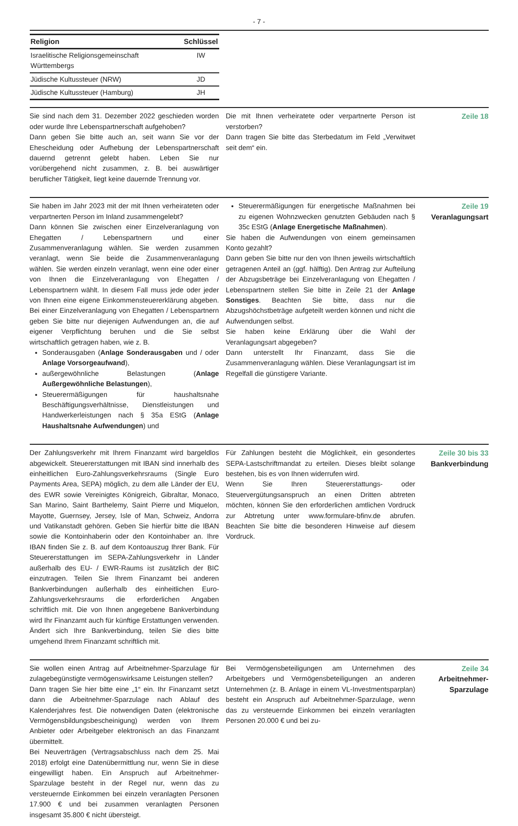- 7 -
| Religion | Schlüssel |
| --- | --- |
| Israelitische Religionsgemeinschaft Württembergs | IW |
| Jüdische Kultussteuer (NRW) | JD |
| Jüdische Kultussteuer (Hamburg) | JH |
Sie sind nach dem 31. Dezember 2022 geschieden worden oder wurde Ihre Lebenspartnerschaft aufgehoben?
Dann geben Sie bitte auch an, seit wann Sie vor der Ehescheidung oder Aufhebung der Lebenspartnerschaft dauernd getrennt gelebt haben. Leben Sie nur vorübergehend nicht zusammen, z. B. bei auswärtiger beruflicher Tätigkeit, liegt keine dauernde Trennung vor.
Die mit Ihnen verheiratete oder verpartnerte Person ist verstorben?
Dann tragen Sie bitte das Sterbedatum im Feld „Verwitwet seit dem“ ein.
Zeile 18
Sie haben im Jahr 2023 mit der mit Ihnen verheirateten oder verpartnerten Person im Inland zusammengelebt?
Dann können Sie zwischen einer Einzelveranlagung von Ehegatten / Lebenspartnern und einer Zusammenveranlagung wählen. Sie werden zusammen veranlagt, wenn Sie beide die Zusammenveranlagung wählen. Sie werden einzeln veranlagt, wenn eine oder einer von Ihnen die Einzelveranlagung von Ehegatten / Lebenspartnern wählt. In diesem Fall muss jede oder jeder von Ihnen eine eigene Einkommensteuererklärung abgeben. Bei einer Einzelveranlagung von Ehegatten / Lebenspartnern geben Sie bitte nur diejenigen Aufwendungen an, die auf eigener Verpflichtung beruhen und die Sie selbst wirtschaftlich getragen haben, wie z. B.
Sonderausgaben (Anlage Sonderausgaben und / oder Anlage Vorsorgeaufwand),
außergewöhnliche Belastungen (Anlage Außergewöhnliche Belastungen),
Steuerermäßigungen für haushaltsnahe Beschäftigungsverhältnisse, Dienstleistungen und Handwerkerleistungen nach § 35a EStG (Anlage Haushaltsnahe Aufwendungen) und
Steuerermäßigungen für energetische Maßnahmen bei zu eigenen Wohnzwecken genutzten Gebäuden nach § 35c EStG (Anlage Energetische Maßnahmen).
Sie haben die Aufwendungen von einem gemeinsamen Konto gezahlt?
Dann geben Sie bitte nur den von Ihnen jeweils wirtschaftlich getragenen Anteil an (ggf. hälftig). Den Antrag zur Aufteilung der Abzugsbeträge bei Einzelveranlagung von Ehegatten / Lebenspartnern stellen Sie bitte in Zeile 21 der Anlage Sonstiges. Beachten Sie bitte, dass nur die Abzugshöchstbeträge aufgeteilt werden können und nicht die Aufwendungen selbst.
Sie haben keine Erklärung über die Wahl der Veranlagungsart abgegeben?
Dann unterstellt Ihr Finanzamt, dass Sie die Zusammenveranlagung wählen. Diese Veranlagungsart ist im Regelfall die günstigere Variante.
Zeile 19
Veranlagungsart
Der Zahlungsverkehr mit Ihrem Finanzamt wird bargeldlos abgewickelt. Steuererstattungen mit IBAN sind innerhalb des einheitlichen Euro-Zahlungsverkehrsraums (Single Euro Payments Area, SEPA) möglich, zu dem alle Länder der EU, des EWR sowie Vereinigtes Königreich, Gibraltar, Monaco, San Marino, Saint Barthelemy, Saint Pierre und Miquelon, Mayotte, Guernsey, Jersey, Isle of Man, Schweiz, Andorra und Vatikanstadt gehören. Geben Sie hierfür bitte die IBAN sowie die Kontoinhaberin oder den Kontoinhaber an. Ihre IBAN finden Sie z. B. auf dem Kontoauszug Ihrer Bank. Für Steuererstattungen im SEPA-Zahlungsverkehr in Länder außerhalb des EU- / EWR-Raums ist zusätzlich der BIC einzutragen. Teilen Sie Ihrem Finanzamt bei anderen Bankverbindungen außerhalb des einheitlichen Euro-Zahlungsverkehrsraums die erforderlichen Angaben schriftlich mit. Die von Ihnen angegebene Bankverbindung wird Ihr Finanzamt auch für künftige Erstattungen verwenden. Ändert sich Ihre Bankverbindung, teilen Sie dies bitte umgehend Ihrem Finanzamt schriftlich mit.
Für Zahlungen besteht die Möglichkeit, ein gesondertes SEPA-Lastschriftmandat zu erteilen. Dieses bleibt solange bestehen, bis es von Ihnen widerrufen wird.
Wenn Sie Ihren Steuererstattungs- oder Steuervergütungsanspruch an einen Dritten abtreten möchten, können Sie den erforderlichen amtlichen Vordruck zur Abtretung unter www.formulare-bfinv.de abrufen. Beachten Sie bitte die besonderen Hinweise auf diesem Vordruck.
Zeile 30 bis 33
Bankverbindung
Sie wollen einen Antrag auf Arbeitnehmer-Sparzulage für zulagebegünstigte vermögenswirksame Leistungen stellen?
Dann tragen Sie hier bitte eine „1“ ein. Ihr Finanzamt setzt dann die Arbeitnehmer-Sparzulage nach Ablauf des Kalenderjahres fest. Die notwendigen Daten (elektronische Vermögensbildungsbescheinigung) werden von Ihrem Anbieter oder Arbeitgeber elektronisch an das Finanzamt übermittelt.
Bei Neuverträgen (Vertragsabschluss nach dem 25. Mai 2018) erfolgt eine Datenübermittlung nur, wenn Sie in diese eingewilligt haben. Ein Anspruch auf Arbeitnehmer-Sparzulage besteht in der Regel nur, wenn das zu versteuernde Einkommen bei einzeln veranlagten Personen 17.900 € und bei zusammen veranlagten Personen insgesamt 35.800 € nicht übersteigt.
Bei Vermögensbeteiligungen am Unternehmen des Arbeitgebers und Vermögensbeteiligungen an anderen Unternehmen (z. B. Anlage in einem VL-Investmentsparplan) besteht ein Anspruch auf Arbeitnehmer-Sparzulage, wenn das zu versteuernde Einkommen bei einzeln veranlagten Personen 20.000 € und bei zu-
Zeile 34
Arbeitnehmer-
Sparzulage